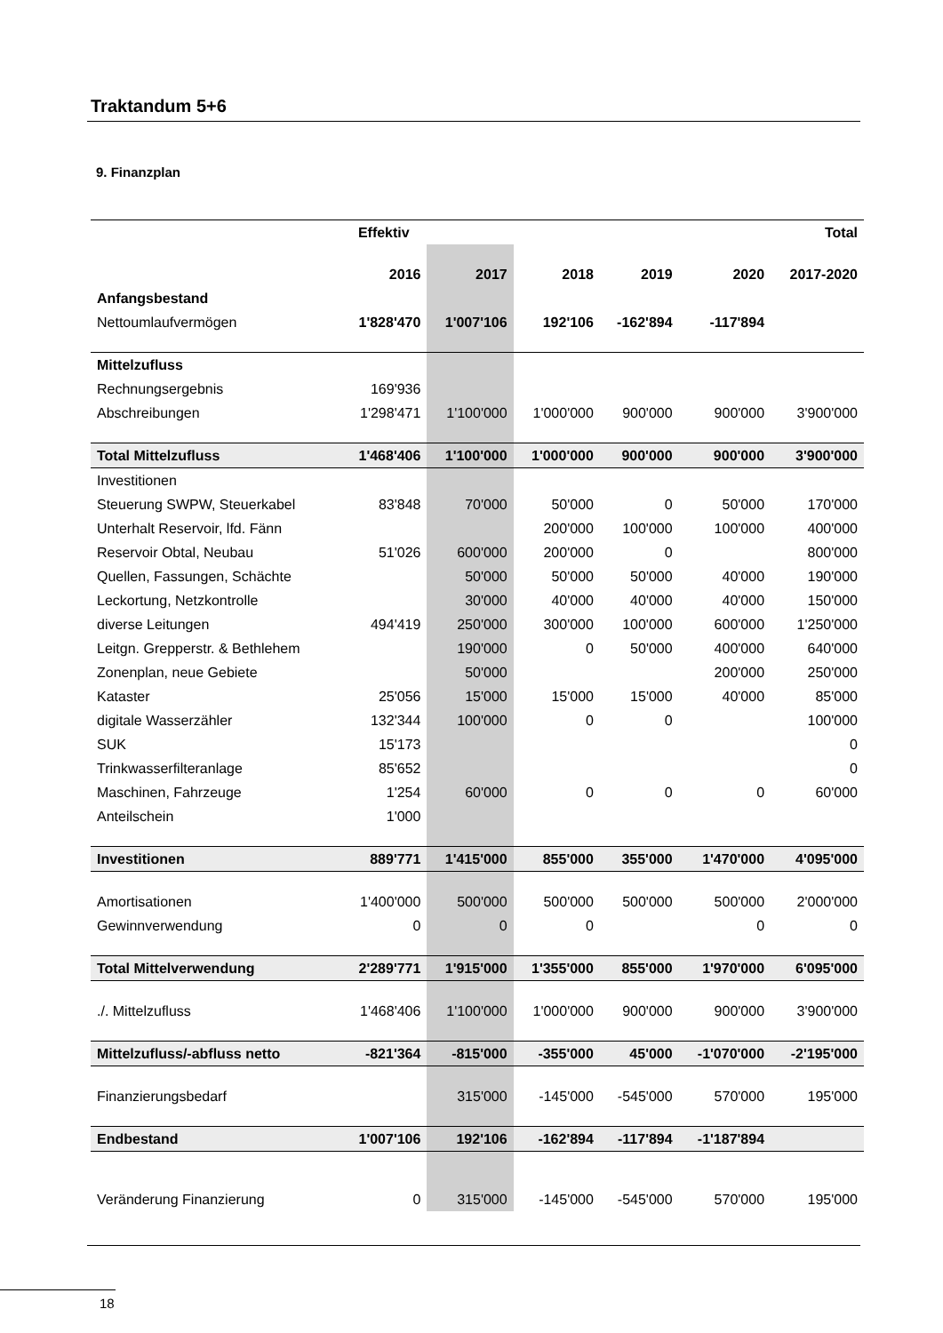Traktandum 5+6
9. Finanzplan
| | Effektiv | | | | | Total |
| --- | --- | --- | --- | --- | --- | --- |
| | 2016 | 2017 | 2018 | 2019 | 2020 | 2017-2020 |
| Anfangsbestand | | | | | | |
| Nettoumlaufvermögen | 1'828'470 | 1'007'106 | 192'106 | -162'894 | -117'894 | |
| Mittelzufluss | | | | | | |
| Rechnungsergebnis | 169'936 | | | | | |
| Abschreibungen | 1'298'471 | 1'100'000 | 1'000'000 | 900'000 | 900'000 | 3'900'000 |
| Total Mittelzufluss | 1'468'406 | 1'100'000 | 1'000'000 | 900'000 | 900'000 | 3'900'000 |
| Investitionen | | | | | | |
| Steuerung SWPW, Steuerkabel | 83'848 | 70'000 | 50'000 | 0 | 50'000 | 170'000 |
| Unterhalt Reservoir, lfd. Fänn | | | 200'000 | 100'000 | 100'000 | 400'000 |
| Reservoir Obtal, Neubau | 51'026 | 600'000 | 200'000 | 0 | | 800'000 |
| Quellen, Fassungen, Schächte | | 50'000 | 50'000 | 50'000 | 40'000 | 190'000 |
| Leckortung, Netzkontrolle | | 30'000 | 40'000 | 40'000 | 40'000 | 150'000 |
| diverse Leitungen | 494'419 | 250'000 | 300'000 | 100'000 | 600'000 | 1'250'000 |
| Leitgn. Grepperstr. & Bethlehem | | 190'000 | 0 | 50'000 | 400'000 | 640'000 |
| Zonenplan, neue Gebiete | | 50'000 | | | 200'000 | 250'000 |
| Kataster | 25'056 | 15'000 | 15'000 | 15'000 | 40'000 | 85'000 |
| digitale Wasserzähler | 132'344 | 100'000 | 0 | 0 | | 100'000 |
| SUK | 15'173 | | | | | 0 |
| Trinkwasserfilteranlage | 85'652 | | | | | 0 |
| Maschinen, Fahrzeuge | 1'254 | 60'000 | 0 | 0 | 0 | 60'000 |
| Anteilschein | 1'000 | | | | | |
| Investitionen | 889'771 | 1'415'000 | 855'000 | 355'000 | 1'470'000 | 4'095'000 |
| Amortisationen | 1'400'000 | 500'000 | 500'000 | 500'000 | 500'000 | 2'000'000 |
| Gewinnverwendung | 0 | 0 | 0 | | 0 | 0 |
| Total Mittelverwendung | 2'289'771 | 1'915'000 | 1'355'000 | 855'000 | 1'970'000 | 6'095'000 |
| ./. Mittelzufluss | 1'468'406 | 1'100'000 | 1'000'000 | 900'000 | 900'000 | 3'900'000 |
| Mittelzufluss/-abfluss netto | -821'364 | -815'000 | -355'000 | 45'000 | -1'070'000 | -2'195'000 |
| Finanzierungsbedarf | | 315'000 | -145'000 | -545'000 | 570'000 | 195'000 |
| Endbestand | 1'007'106 | 192'106 | -162'894 | -117'894 | -1'187'894 | |
| Veränderung Finanzierung | 0 | 315'000 | -145'000 | -545'000 | 570'000 | 195'000 |
18